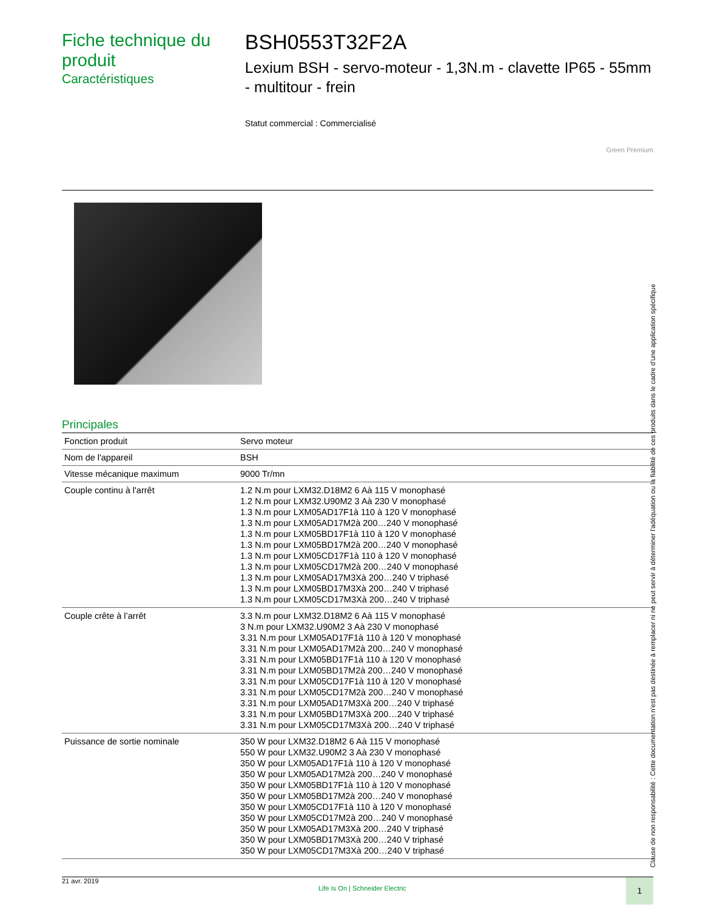Fiche technique du produit
Caractéristiques
BSH0553T32F2A
Lexium BSH - servo-moteur - 1,3N.m - clavette IP65 - 55mm - multitour - frein
Statut commercial : Commercialisé
Green Premium
Principales
| Fonction produit | Servo moteur |
| Nom de l'appareil | BSH |
| Vitesse mécanique maximum | 9000 Tr/mn |
| Couple continu à l'arrêt | 1.2 N.m pour LXM32.D18M2 6 Aà 115 V monophasé 1.2 N.m pour LXM32.U90M2 3 Aà 230 V monophasé 1.3 N.m pour LXM05AD17F1à 110 à 120 V monophasé 1.3 N.m pour LXM05AD17M2à 200…240 V monophasé 1.3 N.m pour LXM05BD17F1à 110 à 120 V monophasé 1.3 N.m pour LXM05BD17M2à 200…240 V monophasé 1.3 N.m pour LXM05CD17F1à 110 à 120 V monophasé 1.3 N.m pour LXM05CD17M2à 200…240 V monophasé 1.3 N.m pour LXM05AD17M3Xà 200…240 V triphasé 1.3 N.m pour LXM05BD17M3Xà 200…240 V triphasé 1.3 N.m pour LXM05CD17M3Xà 200…240 V triphasé |
| Couple crête à l’arrêt | 3.3 N.m pour LXM32.D18M2 6 Aà 115 V monophasé 3 N.m pour LXM32.U90M2 3 Aà 230 V monophasé 3.31 N.m pour LXM05AD17F1à 110 à 120 V monophasé 3.31 N.m pour LXM05AD17M2à 200…240 V monophasé 3.31 N.m pour LXM05BD17F1à 110 à 120 V monophasé 3.31 N.m pour LXM05BD17M2à 200…240 V monophasé 3.31 N.m pour LXM05CD17F1à 110 à 120 V monophasé 3.31 N.m pour LXM05CD17M2à 200…240 V monophasé 3.31 N.m pour LXM05AD17M3Xà 200…240 V triphasé 3.31 N.m pour LXM05BD17M3Xà 200…240 V triphasé 3.31 N.m pour LXM05CD17M3Xà 200…240 V triphasé |
| Puissance de sortie nominale | 350 W pour LXM32.D18M2 6 Aà 115 V monophasé 550 W pour LXM32.U90M2 3 Aà 230 V monophasé 350 W pour LXM05AD17F1à 110 à 120 V monophasé 350 W pour LXM05AD17M2à 200…240 V monophasé 350 W pour LXM05BD17F1à 110 à 120 V monophasé 350 W pour LXM05BD17M2à 200…240 V monophasé 350 W pour LXM05CD17F1à 110 à 120 V monophasé 350 W pour LXM05CD17M2à 200…240 V monophasé 350 W pour LXM05AD17M3Xà 200…240 V triphasé 350 W pour LXM05BD17M3Xà 200…240 V triphasé 350 W pour LXM05CD17M3Xà 200…240 V triphasé |
Clause de non responsabilité : Cette documentation n'est pas destinée à remplacer ni ne peut servir à déterminer l'adéquation ou la fiabilité de ces produits dans le cadre d'une application spécifique
21 avr. 2019 Life Is On | Schneider Electric 1